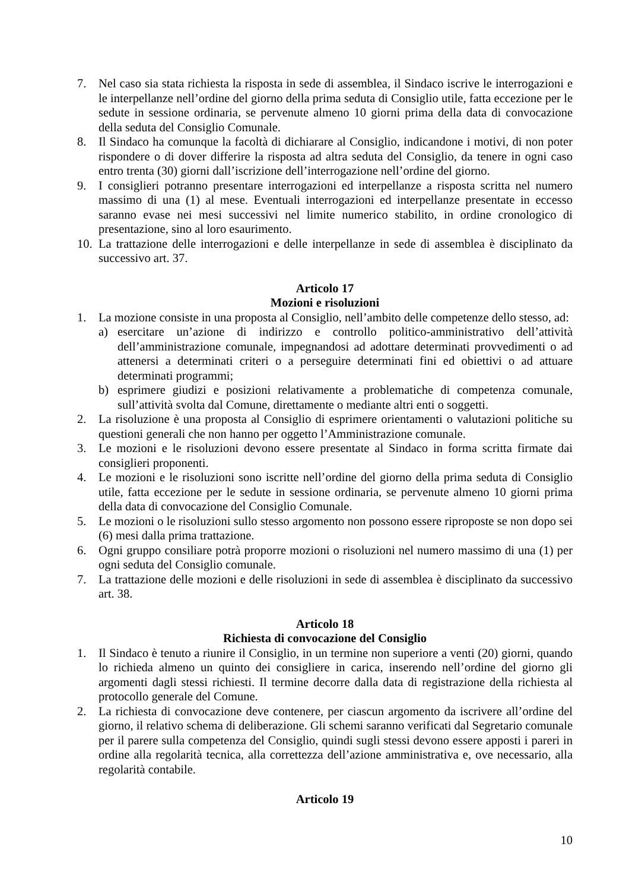7. Nel caso sia stata richiesta la risposta in sede di assemblea, il Sindaco iscrive le interrogazioni e le interpellanze nell’ordine del giorno della prima seduta di Consiglio utile, fatta eccezione per le sedute in sessione ordinaria, se pervenute almeno 10 giorni prima della data di convocazione della seduta del Consiglio Comunale.
8. Il Sindaco ha comunque la facoltà di dichiarare al Consiglio, indicandone i motivi, di non poter rispondere o di dover differire la risposta ad altra seduta del Consiglio, da tenere in ogni caso entro trenta (30) giorni dall’iscrizione dell’interrogazione nell’ordine del giorno.
9. I consiglieri potranno presentare interrogazioni ed interpellanze a risposta scritta nel numero massimo di una (1) al mese. Eventuali interrogazioni ed interpellanze presentate in eccesso saranno evase nei mesi successivi nel limite numerico stabilito, in ordine cronologico di presentazione, sino al loro esaurimento.
10. La trattazione delle interrogazioni e delle interpellanze in sede di assemblea è disciplinato da successivo art. 37.
Articolo 17
Mozioni e risoluzioni
1. La mozione consiste in una proposta al Consiglio, nell’ambito delle competenze dello stesso, ad:
a) esercitare un’azione di indirizzo e controllo politico-amministrativo dell’attività dell’amministrazione comunale, impegnandosi ad adottare determinati provvedimenti o ad attenersi a determinati criteri o a perseguire determinati fini ed obiettivi o ad attuare determinati programmi;
b) esprimere giudizi e posizioni relativamente a problematiche di competenza comunale, sull’attività svolta dal Comune, direttamente o mediante altri enti o soggetti.
2. La risoluzione è una proposta al Consiglio di esprimere orientamenti o valutazioni politiche su questioni generali che non hanno per oggetto l’Amministrazione comunale.
3. Le mozioni e le risoluzioni devono essere presentate al Sindaco in forma scritta firmate dai consiglieri proponenti.
4. Le mozioni e le risoluzioni sono iscritte nell’ordine del giorno della prima seduta di Consiglio utile, fatta eccezione per le sedute in sessione ordinaria, se pervenute almeno 10 giorni prima della data di convocazione del Consiglio Comunale.
5. Le mozioni o le risoluzioni sullo stesso argomento non possono essere riproposte se non dopo sei (6) mesi dalla prima trattazione.
6. Ogni gruppo consiliare potrà proporre mozioni o risoluzioni nel numero massimo di una (1) per ogni seduta del Consiglio comunale.
7. La trattazione delle mozioni e delle risoluzioni in sede di assemblea è disciplinato da successivo art. 38.
Articolo 18
Richiesta di convocazione del Consiglio
1. Il Sindaco è tenuto a riunire il Consiglio, in un termine non superiore a venti (20) giorni, quando lo richieda almeno un quinto dei consigliere in carica, inserendo nell’ordine del giorno gli argomenti dagli stessi richiesti. Il termine decorre dalla data di registrazione della richiesta al protocollo generale del Comune.
2. La richiesta di convocazione deve contenere, per ciascun argomento da iscrivere all’ordine del giorno, il relativo schema di deliberazione. Gli schemi saranno verificati dal Segretario comunale per il parere sulla competenza del Consiglio, quindi sugli stessi devono essere apposti i pareri in ordine alla regolarità tecnica, alla correttezza dell’azione amministrativa e, ove necessario, alla regolarità contabile.
Articolo 19
10